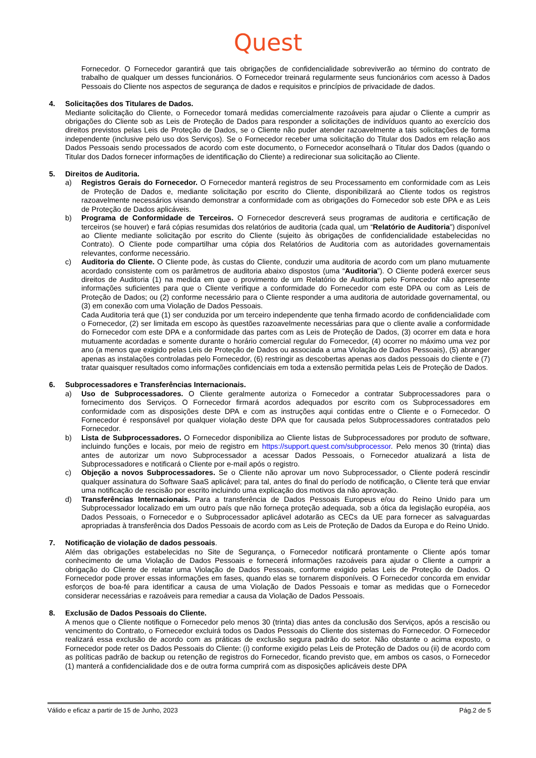Quest
Fornecedor. O Fornecedor garantirá que tais obrigações de confidencialidade sobreviverão ao término do contrato de trabalho de qualquer um desses funcionários. O Fornecedor treinará regularmente seus funcionários com acesso à Dados Pessoais do Cliente nos aspectos de segurança de dados e requisitos e princípios de privacidade de dados.
4. Solicitações dos Titulares de Dados.
Mediante solicitação do Cliente, o Fornecedor tomará medidas comercialmente razoáveis para ajudar o Cliente a cumprir as obrigações do Cliente sob as Leis de Proteção de Dados para responder a solicitações de indivíduos quanto ao exercício dos direitos previstos pelas Leis de Proteção de Dados, se o Cliente não puder atender razoavelmente a tais solicitações de forma independente (inclusive pelo uso dos Serviços). Se o Fornecedor receber uma solicitação do Titular dos Dados em relação aos Dados Pessoais sendo processados de acordo com este documento, o Fornecedor aconselhará o Titular dos Dados (quando o Titular dos Dados fornecer informações de identificação do Cliente) a redirecionar sua solicitação ao Cliente.
5. Direitos de Auditoria.
a) Registros Gerais do Fornecedor. O Fornecedor manterá registros de seu Processamento em conformidade com as Leis de Proteção de Dados e, mediante solicitação por escrito do Cliente, disponibilizará ao Cliente todos os registros razoavelmente necessários visando demonstrar a conformidade com as obrigações do Fornecedor sob este DPA e as Leis de Proteção de Dados aplicáveis.
b) Programa de Conformidade de Terceiros. O Fornecedor descreverá seus programas de auditoria e certificação de terceiros (se houver) e fará cópias resumidas dos relatórios de auditoria (cada qual, um “Relatório de Auditoria”) disponível ao Cliente mediante solicitação por escrito do Cliente (sujeito às obrigações de confidencialidade estabelecidas no Contrato). O Cliente pode compartilhar uma cópia dos Relatórios de Auditoria com as autoridades governamentais relevantes, conforme necessário.
c) Auditoria do Cliente. O Cliente pode, às custas do Cliente, conduzir uma auditoria de acordo com um plano mutuamente acordado consistente com os parâmetros de auditoria abaixo dispostos (uma “Auditoria”). O Cliente poderá exercer seus direitos de Auditoria (1) na medida em que o provimento de um Relatório de Auditoria pelo Fornecedor não apresente informações suficientes para que o Cliente verifique a conformidade do Fornecedor com este DPA ou com as Leis de Proteção de Dados; ou (2) conforme necessário para o Cliente responder a uma auditoria de autoridade governamental, ou (3) em conexão com uma Violação de Dados Pessoais.
Cada Auditoria terá que (1) ser conduzida por um terceiro independente que tenha firmado acordo de confidencialidade com o Fornecedor, (2) ser limitada em escopo às questões razoavelmente necessárias para que o cliente avalie a conformidade do Fornecedor com este DPA e a conformidade das partes com as Leis de Proteção de Dados, (3) ocorrer em data e hora mutuamente acordadas e somente durante o horário comercial regular do Fornecedor, (4) ocorrer no máximo uma vez por ano (a menos que exigido pelas Leis de Proteção de Dados ou associada a uma Violação de Dados Pessoais), (5) abranger apenas as instalações controladas pelo Fornecedor, (6) restringir as descobertas apenas aos dados pessoais do cliente e (7) tratar quaisquer resultados como informações confidenciais em toda a extensão permitida pelas Leis de Proteção de Dados.
6. Subprocessadores e Transferências Internacionais.
a) Uso de Subprocessadores. O Cliente geralmente autoriza o Fornecedor a contratar Subprocessadores para o fornecimento dos Serviços. O Fornecedor firmará acordos adequados por escrito com os Subprocessadores em conformidade com as disposições deste DPA e com as instruções aqui contidas entre o Cliente e o Fornecedor. O Fornecedor é responsável por qualquer violação deste DPA que for causada pelos Subprocessadores contratados pelo Fornecedor.
b) Lista de Subprocessadores. O Fornecedor disponibiliza ao Cliente listas de Subprocessadores por produto de software, incluindo funções e locais, por meio de registro em https://support.quest.com/subprocessor. Pelo menos 30 (trinta) dias antes de autorizar um novo Subprocessador a acessar Dados Pessoais, o Fornecedor atualizará a lista de Subprocessadores e notificará o Cliente por e-mail após o registro.
c) Objeção a novos Subprocessadores. Se o Cliente não aprovar um novo Subprocessador, o Cliente poderá rescindir qualquer assinatura do Software SaaS aplicável; para tal, antes do final do período de notificação, o Cliente terá que enviar uma notificação de rescisão por escrito incluindo uma explicação dos motivos da não aprovação.
d) Transferências Internacionais. Para a transferência de Dados Pessoais Europeus e/ou do Reino Unido para um Subprocessador localizado em um outro país que não forneça proteção adequada, sob a ótica da legislação européia, aos Dados Pessoais, o Fornecedor e o Subprocessador aplicável adotarão as CECs da UE para fornecer as salvaguardas apropriadas à transferência dos Dados Pessoais de acordo com as Leis de Proteção de Dados da Europa e do Reino Unido.
7. Notificação de violação de dados pessoais.
Além das obrigações estabelecidas no Site de Segurança, o Fornecedor notificará prontamente o Cliente após tomar conhecimento de uma Violação de Dados Pessoais e fornecerá informações razoáveis para ajudar o Cliente a cumprir a obrigação do Cliente de relatar uma Violação de Dados Pessoais, conforme exigido pelas Leis de Proteção de Dados. O Fornecedor pode prover essas informações em fases, quando elas se tornarem disponíveis. O Fornecedor concorda em envidar esforços de boa-fé para identificar a causa de uma Violação de Dados Pessoais e tomar as medidas que o Fornecedor considerar necessárias e razoáveis para remediar a causa da Violação de Dados Pessoais.
8. Exclusão de Dados Pessoais do Cliente.
A menos que o Cliente notifique o Fornecedor pelo menos 30 (trinta) dias antes da conclusão dos Serviços, após a rescisão ou vencimento do Contrato, o Fornecedor excluirá todos os Dados Pessoais do Cliente dos sistemas do Fornecedor. O Fornecedor realizará essa exclusão de acordo com as práticas de exclusão segura padrão do setor. Não obstante o acima exposto, o Fornecedor pode reter os Dados Pessoais do Cliente: (i) conforme exigido pelas Leis de Proteção de Dados ou (ii) de acordo com as políticas padrão de backup ou retenção de registros do Fornecedor, ficando previsto que, em ambos os casos, o Fornecedor (1) manterá a confidencialidade dos e de outra forma cumprirá com as disposições aplicáveis deste DPA
Válido e eficaz a partir de 15 de Junho, 2023 Pág.2 de 5